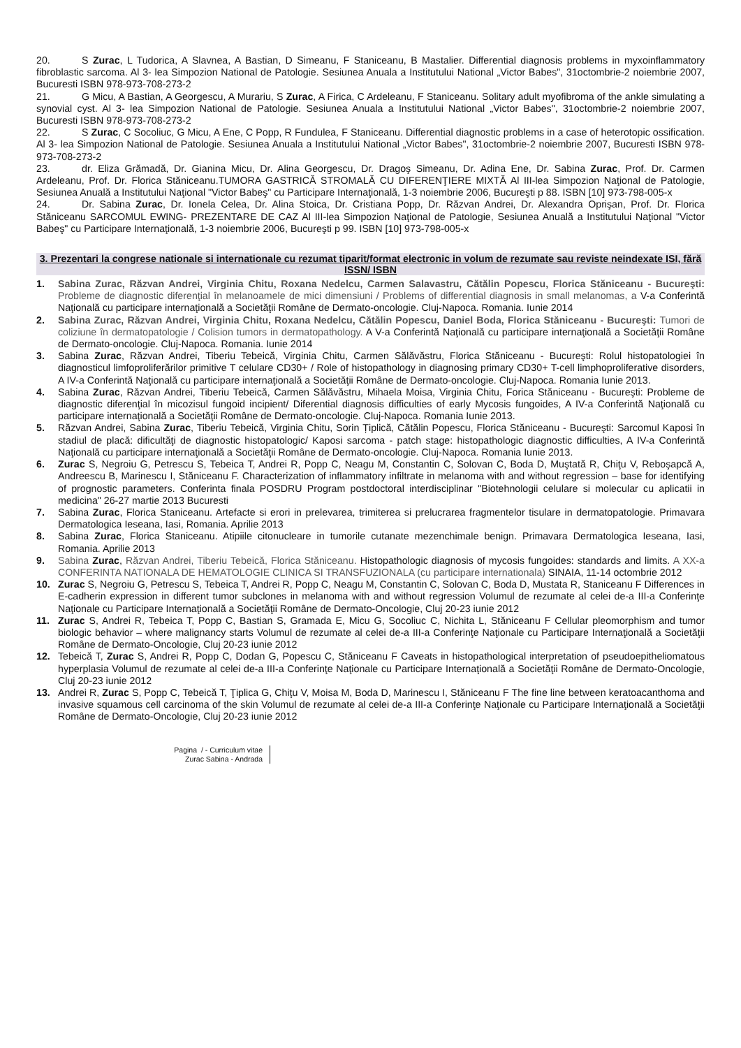20. S Zurac, L Tudorica, A Slavnea, A Bastian, D Simeanu, F Staniceanu, B Mastalier. Differential diagnosis problems in myxoinflammatory fibroblastic sarcoma. Al 3- lea Simpozion National de Patologie. Sesiunea Anuala a Institutului National „Victor Babes", 31octombrie-2 noiembrie 2007, Bucuresti ISBN 978-973-708-273-2
21. G Micu, A Bastian, A Georgescu, A Murariu, S Zurac, A Firica, C Ardeleanu, F Staniceanu. Solitary adult myofibroma of the ankle simulating a synovial cyst. Al 3- lea Simpozion National de Patologie. Sesiunea Anuala a Institutului National „Victor Babes", 31octombrie-2 noiembrie 2007, Bucuresti ISBN 978-973-708-273-2
22. S Zurac, C Socoliuc, G Micu, A Ene, C Popp, R Fundulea, F Staniceanu. Differential diagnostic problems in a case of heterotopic ossification. Al 3- lea Simpozion National de Patologie. Sesiunea Anuala a Institutului National „Victor Babes", 31octombrie-2 noiembrie 2007, Bucuresti ISBN 978-973-708-273-2
23. dr. Eliza Grămadă, Dr. Gianina Micu, Dr. Alina Georgescu, Dr. Dragoş Simeanu, Dr. Adina Ene, Dr. Sabina Zurac, Prof. Dr. Carmen Ardeleanu, Prof. Dr. Florica Stăniceanu.TUMORA GASTRICĂ STROMALĂ CU DIFERENŢIERE MIXTĂ Al III-lea Simpozion Naţional de Patologie, Sesiunea Anuală a Institutului Naţional "Victor Babeş" cu Participare Internaţională, 1-3 noiembrie 2006, Bucureşti p 88. ISBN [10] 973-798-005-x
24. Dr. Sabina Zurac, Dr. Ionela Celea, Dr. Alina Stoica, Dr. Cristiana Popp, Dr. Răzvan Andrei, Dr. Alexandra Oprişan, Prof. Dr. Florica Stăniceanu SARCOMUL EWING- PREZENTARE DE CAZ Al III-lea Simpozion Naţional de Patologie, Sesiunea Anuală a Institutului Naţional "Victor Babeş" cu Participare Internaţională, 1-3 noiembrie 2006, Bucureşti p 99. ISBN [10] 973-798-005-x
3. Prezentari la congrese nationale si internationale cu rezumat tiparit/format electronic in volum de rezumate sau reviste neindexate ISI, fără ISSN/ ISBN
1. Sabina Zurac, Răzvan Andrei, Virginia Chitu, Roxana Nedelcu, Carmen Salavastru, Cătălin Popescu, Florica Stăniceanu - Bucureşti: Probleme de diagnostic diferenţial în melanoamele de mici dimensiuni / Problems of differential diagnosis in small melanomas, a V-a Conferintă Naţională cu participare internaţională a Societăţii Române de Dermato-oncologie. Cluj-Napoca. Romania. Iunie 2014
2. Sabina Zurac, Răzvan Andrei, Virginia Chitu, Roxana Nedelcu, Cătălin Popescu, Daniel Boda, Florica Stăniceanu - Bucureşti: Tumori de coliziune în dermatopatologie / Colision tumors in dermatopathology. A V-a Conferintă Naţională cu participare internaţională a Societăţii Române de Dermato-oncologie. Cluj-Napoca. Romania. Iunie 2014
3. Sabina Zurac, Răzvan Andrei, Tiberiu Tebeică, Virginia Chitu, Carmen Sălăvăstru, Florica Stăniceanu - Bucureşti: Rolul histopatologiei în diagnosticul limfoproliferărilor primitive T celulare CD30+ / Role of histopathology in diagnosing primary CD30+ T-cell limphoproliferative disorders, A IV-a Conferintă Naţională cu participare internaţională a Societăţii Române de Dermato-oncologie. Cluj-Napoca. Romania Iunie 2013.
4. Sabina Zurac, Răzvan Andrei, Tiberiu Tebeică, Carmen Sălăvăstru, Mihaela Moisa, Virginia Chitu, Forica Stăniceanu - Bucureşti: Probleme de diagnostic diferenţial în micozisul fungoid incipient/ Diferential diagnosis difficulties of early Mycosis fungoides, A IV-a Conferintă Naţională cu participare internaţională a Societăţii Române de Dermato-oncologie. Cluj-Napoca. Romania Iunie 2013.
5. Răzvan Andrei, Sabina Zurac, Tiberiu Tebeică, Virginia Chitu, Sorin Țiplică, Cătălin Popescu, Florica Stăniceanu - Bucureşti: Sarcomul Kaposi în stadiul de placă: dificultăţi de diagnostic histopatologic/ Kaposi sarcoma - patch stage: histopathologic diagnostic difficulties, A IV-a Conferintă Naţională cu participare internaţională a Societăţii Române de Dermato-oncologie. Cluj-Napoca. Romania Iunie 2013.
6. Zurac S, Negroiu G, Petrescu S, Tebeica T, Andrei R, Popp C, Neagu M, Constantin C, Solovan C, Boda D, Muştată R, Chiţu V, Reboşapcă A, Andreescu B, Marinescu I, Stăniceanu F. Characterization of inflammatory infiltrate in melanoma with and without regression – base for identifying of prognostic parameters. Conferinta finala POSDRU Program postdoctoral interdisciplinar "Biotehnologii celulare si molecular cu aplicatii in medicina" 26-27 martie 2013 Bucuresti
7. Sabina Zurac, Florica Staniceanu. Artefacte si erori in prelevarea, trimiterea si prelucrarea fragmentelor tisulare in dermatopatologie. Primavara Dermatologica Ieseana, Iasi, Romania. Aprilie 2013
8. Sabina Zurac, Florica Staniceanu. Atipiile citonucleare in tumorile cutanate mezenchimale benign. Primavara Dermatologica Ieseana, Iasi, Romania. Aprilie 2013
9. Sabina Zurac, Răzvan Andrei, Tiberiu Tebeică, Florica Stăniceanu. Histopathologic diagnosis of mycosis fungoides: standards and limits. A XX-a CONFERINTA NATIONALA DE HEMATOLOGIE CLINICA SI TRANSFUZIONALA (cu participare internationala) SINAIA, 11-14 octombrie 2012
10. Zurac S, Negroiu G, Petrescu S, Tebeica T, Andrei R, Popp C, Neagu M, Constantin C, Solovan C, Boda D, Mustata R, Staniceanu F Differences in E-cadherin expression in different tumor subclones in melanoma with and without regression Volumul de rezumate al celei de-a III-a Conferinţe Naţionale cu Participare Internaţională a Societăţii Române de Dermato-Oncologie, Cluj 20-23 iunie 2012
11. Zurac S, Andrei R, Tebeica T, Popp C, Bastian S, Gramada E, Micu G, Socoliuc C, Nichita L, Stăniceanu F Cellular pleomorphism and tumor biologic behavior – where malignancy starts Volumul de rezumate al celei de-a III-a Conferinţe Naţionale cu Participare Internaţională a Societăţii Române de Dermato-Oncologie, Cluj 20-23 iunie 2012
12. Tebeică T, Zurac S, Andrei R, Popp C, Dodan G, Popescu C, Stăniceanu F Caveats in histopathological interpretation of pseudoepitheliomatous hyperplasia Volumul de rezumate al celei de-a III-a Conferinţe Naţionale cu Participare Internaţională a Societăţii Române de Dermato-Oncologie, Cluj 20-23 iunie 2012
13. Andrei R, Zurac S, Popp C, Tebeică T, Ţiplica G, Chiţu V, Moisa M, Boda D, Marinescu I, Stăniceanu F The fine line between keratoacanthoma and invasive squamous cell carcinoma of the skin Volumul de rezumate al celei de-a III-a Conferinţe Naţionale cu Participare Internaţională a Societăţii Române de Dermato-Oncologie, Cluj 20-23 iunie 2012
Pagina / - Curriculum vitae
Zurac Sabina - Andrada